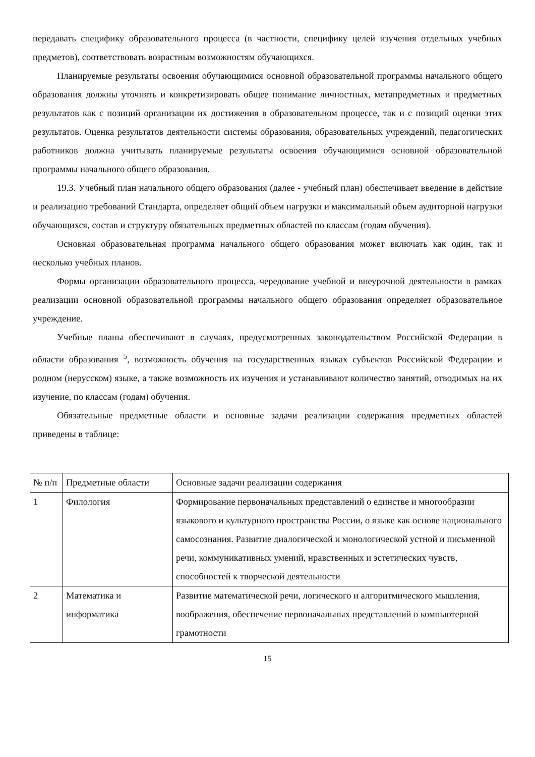передавать специфику образовательного процесса (в частности, специфику целей изучения отдельных учебных предметов), соответствовать возрастным возможностям обучающихся.
Планируемые результаты освоения обучающимися основной образовательной программы начального общего образования должны уточнять и конкретизировать общее понимание личностных, метапредметных и предметных результатов как с позиций организации их достижения в образовательном процессе, так и с позиций оценки этих результатов. Оценка результатов деятельности системы образования, образовательных учреждений, педагогических работников должна учитывать планируемые результаты освоения обучающимися основной образовательной программы начального общего образования.
19.3. Учебный план начального общего образования (далее - учебный план) обеспечивает введение в действие и реализацию требований Стандарта, определяет общий объем нагрузки и максимальный объем аудиторной нагрузки обучающихся, состав и структуру обязательных предметных областей по классам (годам обучения).
Основная образовательная программа начального общего образования может включать как один, так и несколько учебных планов.
Формы организации образовательного процесса, чередование учебной и внеурочной деятельности в рамках реализации основной образовательной программы начального общего образования определяет образовательное учреждение.
Учебные планы обеспечивают в случаях, предусмотренных законодательством Российской Федерации в области образования <sup>5</sup>, возможность обучения на государственных языках субъектов Российской Федерации и родном (нерусском) языке, а также возможность их изучения и устанавливают количество занятий, отводимых на их изучение, по классам (годам) обучения.
Обязательные предметные области и основные задачи реализации содержания предметных областей приведены в таблице:
| № п/п | Предметные области | Основные задачи реализации содержания |
| 1 | Филология | Формирование первоначальных представлений о единстве и многообразии языкового и культурного пространства России, о языке как основе национального самосознания. Развитие диалогической и монологической устной и письменной речи, коммуникативных умений, нравственных и эстетических чувств, способностей к творческой деятельности |
| 2 | Математика и информатика | Развитие математической речи, логического и алгоритмического мышления, воображения, обеспечение первоначальных представлений о компьютерной грамотности |
15